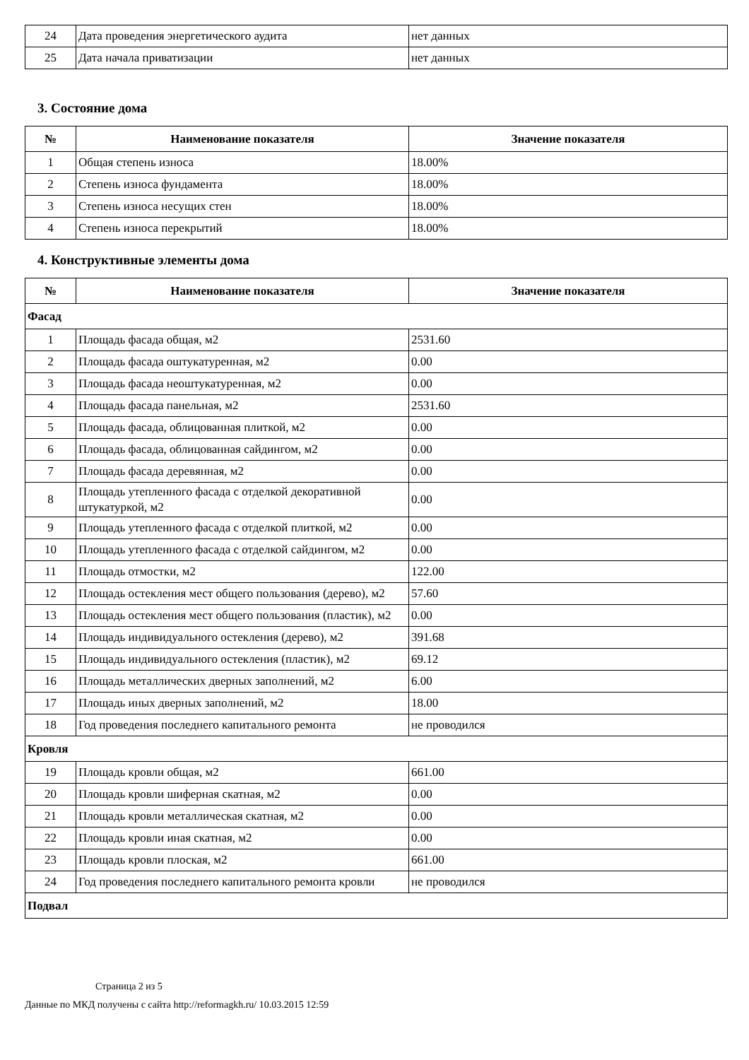| 24 | Дата проведения энергетического аудита | нет данных |
| 25 | Дата начала приватизации | нет данных |
3. Состояние дома
| № | Наименование показателя | Значение показателя |
| --- | --- | --- |
| 1 | Общая степень износа | 18.00% |
| 2 | Степень износа фундамента | 18.00% |
| 3 | Степень износа несущих стен | 18.00% |
| 4 | Степень износа перекрытий | 18.00% |
4. Конструктивные элементы дома
| № | Наименование показателя | Значение показателя |
| --- | --- | --- |
| Фасад | | |
| 1 | Площадь фасада общая, м2 | 2531.60 |
| 2 | Площадь фасада оштукатуренная, м2 | 0.00 |
| 3 | Площадь фасада неоштукатуренная, м2 | 0.00 |
| 4 | Площадь фасада панельная, м2 | 2531.60 |
| 5 | Площадь фасада, облицованная плиткой, м2 | 0.00 |
| 6 | Площадь фасада, облицованная сайдингом, м2 | 0.00 |
| 7 | Площадь фасада деревянная, м2 | 0.00 |
| 8 | Площадь утепленного фасада с отделкой декоративной штукатуркой, м2 | 0.00 |
| 9 | Площадь утепленного фасада с отделкой плиткой, м2 | 0.00 |
| 10 | Площадь утепленного фасада с отделкой сайдингом, м2 | 0.00 |
| 11 | Площадь отмостки, м2 | 122.00 |
| 12 | Площадь остекления мест общего пользования (дерево), м2 | 57.60 |
| 13 | Площадь остекления мест общего пользования (пластик), м2 | 0.00 |
| 14 | Площадь индивидуального остекления (дерево), м2 | 391.68 |
| 15 | Площадь индивидуального остекления (пластик), м2 | 69.12 |
| 16 | Площадь металлических дверных заполнений, м2 | 6.00 |
| 17 | Площадь иных дверных заполнений, м2 | 18.00 |
| 18 | Год проведения последнего капитального ремонта | не проводился |
| Кровля | | |
| 19 | Площадь кровли общая, м2 | 661.00 |
| 20 | Площадь кровли шиферная скатная, м2 | 0.00 |
| 21 | Площадь кровли металлическая скатная, м2 | 0.00 |
| 22 | Площадь кровли иная скатная, м2 | 0.00 |
| 23 | Площадь кровли плоская, м2 | 661.00 |
| 24 | Год проведения последнего капитального ремонта кровли | не проводился |
| Подвал | | |
Страница 2 из 5
Данные по МКД получены с сайта http://reformagkh.ru/ 10.03.2015 12:59